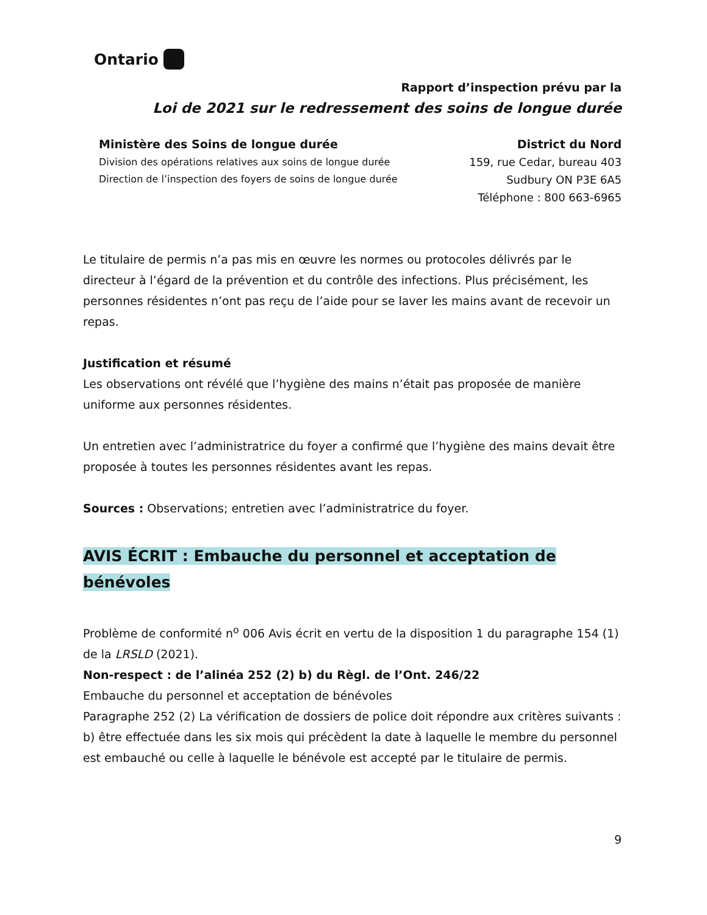Ontario
Rapport d’inspection prévu par la
Loi de 2021 sur le redressement des soins de longue durée
Ministère des Soins de longue durée
Division des opérations relatives aux soins de longue durée
Direction de l’inspection des foyers de soins de longue durée
District du Nord
159, rue Cedar, bureau 403
Sudbury ON P3E 6A5
Téléphone : 800 663-6965
Le titulaire de permis n’a pas mis en œuvre les normes ou protocoles délivrés par le directeur à l’égard de la prévention et du contrôle des infections. Plus précisément, les personnes résidentes n’ont pas reçu de l’aide pour se laver les mains avant de recevoir un repas.
Justification et résumé
Les observations ont révélé que l’hygiène des mains n’était pas proposée de manière uniforme aux personnes résidentes.
Un entretien avec l’administratrice du foyer a confirmé que l’hygiène des mains devait être proposée à toutes les personnes résidentes avant les repas.
Sources : Observations; entretien avec l’administratrice du foyer.
AVIS ÉCRIT : Embauche du personnel et acceptation de bénévoles
Problème de conformité n<sup>o</sup> 006 Avis écrit en vertu de la disposition 1 du paragraphe 154 (1) de la LRSLD (2021).
Non-respect : de l’alinéa 252 (2) b) du Règl. de l’Ont. 246/22
Embauche du personnel et acceptation de bénévoles
Paragraphe 252 (2) La vérification de dossiers de police doit répondre aux critères suivants :
b) être effectuée dans les six mois qui précèdent la date à laquelle le membre du personnel est embauché ou celle à laquelle le bénévole est accepté par le titulaire de permis.
9